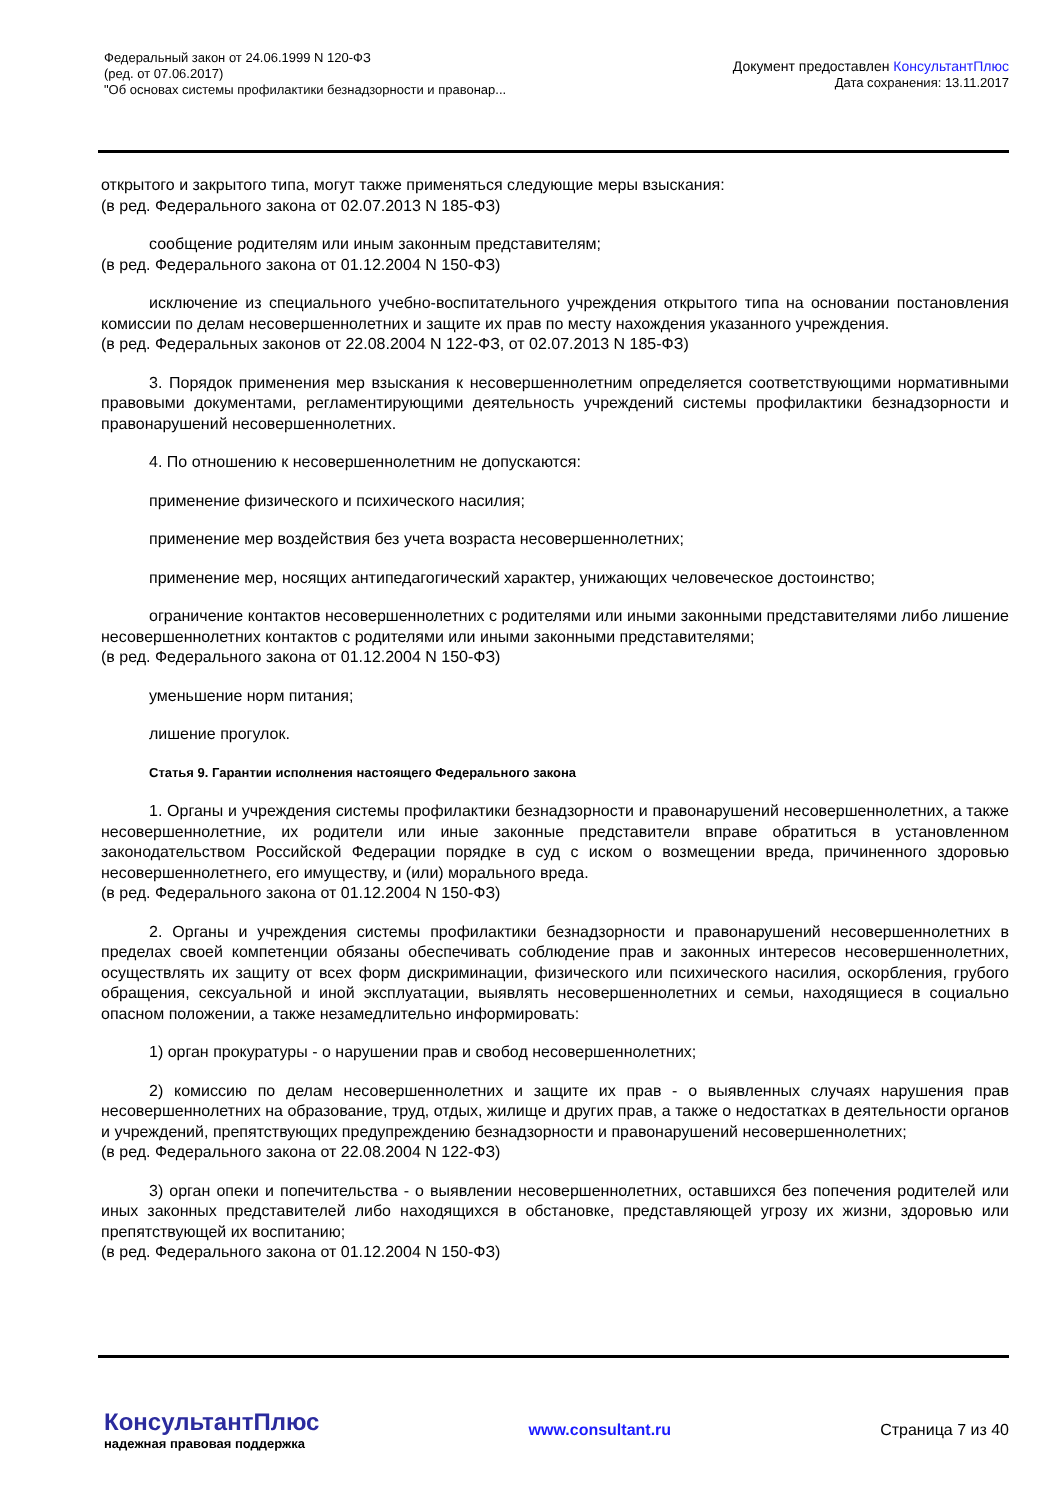Федеральный закон от 24.06.1999 N 120-ФЗ
(ред. от 07.06.2017)
"Об основах системы профилактики безнадзорности и правонар...
Документ предоставлен КонсультантПлюс
Дата сохранения: 13.11.2017
открытого и закрытого типа, могут также применяться следующие меры взыскания:
(в ред. Федерального закона от 02.07.2013 N 185-ФЗ)
сообщение родителям или иным законным представителям;
(в ред. Федерального закона от 01.12.2004 N 150-ФЗ)
исключение из специального учебно-воспитательного учреждения открытого типа на основании постановления комиссии по делам несовершеннолетних и защите их прав по месту нахождения указанного учреждения.
(в ред. Федеральных законов от 22.08.2004 N 122-ФЗ, от 02.07.2013 N 185-ФЗ)
3. Порядок применения мер взыскания к несовершеннолетним определяется соответствующими нормативными правовыми документами, регламентирующими деятельность учреждений системы профилактики безнадзорности и правонарушений несовершеннолетних.
4. По отношению к несовершеннолетним не допускаются:
применение физического и психического насилия;
применение мер воздействия без учета возраста несовершеннолетних;
применение мер, носящих антипедагогический характер, унижающих человеческое достоинство;
ограничение контактов несовершеннолетних с родителями или иными законными представителями либо лишение несовершеннолетних контактов с родителями или иными законными представителями;
(в ред. Федерального закона от 01.12.2004 N 150-ФЗ)
уменьшение норм питания;
лишение прогулок.
Статья 9. Гарантии исполнения настоящего Федерального закона
1. Органы и учреждения системы профилактики безнадзорности и правонарушений несовершеннолетних, а также несовершеннолетние, их родители или иные законные представители вправе обратиться в установленном законодательством Российской Федерации порядке в суд с иском о возмещении вреда, причиненного здоровью несовершеннолетнего, его имуществу, и (или) морального вреда.
(в ред. Федерального закона от 01.12.2004 N 150-ФЗ)
2. Органы и учреждения системы профилактики безнадзорности и правонарушений несовершеннолетних в пределах своей компетенции обязаны обеспечивать соблюдение прав и законных интересов несовершеннолетних, осуществлять их защиту от всех форм дискриминации, физического или психического насилия, оскорбления, грубого обращения, сексуальной и иной эксплуатации, выявлять несовершеннолетних и семьи, находящиеся в социально опасном положении, а также незамедлительно информировать:
1) орган прокуратуры - о нарушении прав и свобод несовершеннолетних;
2) комиссию по делам несовершеннолетних и защите их прав - о выявленных случаях нарушения прав несовершеннолетних на образование, труд, отдых, жилище и других прав, а также о недостатках в деятельности органов и учреждений, препятствующих предупреждению безнадзорности и правонарушений несовершеннолетних;
(в ред. Федерального закона от 22.08.2004 N 122-ФЗ)
3) орган опеки и попечительства - о выявлении несовершеннолетних, оставшихся без попечения родителей или иных законных представителей либо находящихся в обстановке, представляющей угрозу их жизни, здоровью или препятствующей их воспитанию;
(в ред. Федерального закона от 01.12.2004 N 150-ФЗ)
КонсультантПлюс
надежная правовая поддержка
www.consultant.ru Страница 7 из 40